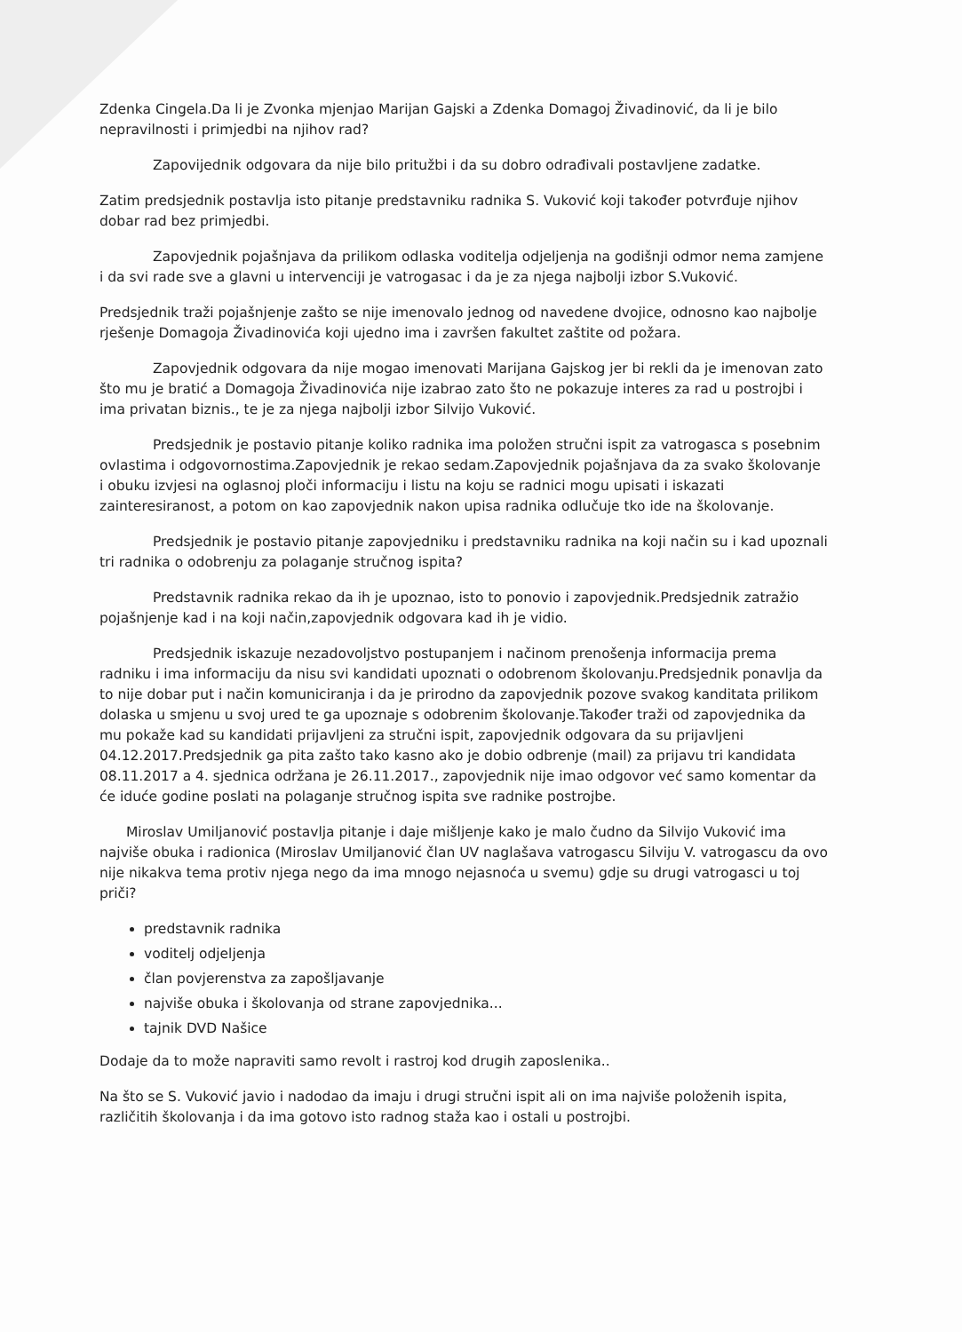Zdenka Cingela.Da li je Zvonka mjenjao Marijan Gajski a Zdenka Domagoj Živadinović, da li je bilo nepravilnosti i primjedbi na njihov rad?
Zapovijednik odgovara da nije bilo pritužbi i da su dobro odrađivali postavljene zadatke.
Zatim predsjednik postavlja isto pitanje predstavniku radnika S. Vuković koji također potvrđuje njihov dobar rad bez primjedbi.
Zapovjednik pojašnjava da prilikom odlaska voditelja odjeljenja na godišnji odmor nema zamjene i da svi rade sve a glavni u intervenciji je vatrogasac i da je za njega najbolji izbor S.Vuković.
Predsjednik traži pojašnjenje zašto se nije imenovalo jednog od navedene dvojice, odnosno kao najbolje rješenje Domagoja Živadinovića koji ujedno ima i završen fakultet zaštite od požara.
Zapovjednik odgovara da nije mogao imenovati Marijana Gajskog jer bi rekli da je imenovan zato što mu je bratić a Domagoja Živadinovića nije izabrao zato što ne pokazuje interes za rad u postrojbi i ima privatan biznis., te je za njega najbolji izbor Silvijo Vuković.
Predsjednik je postavio pitanje koliko radnika ima položen stručni ispit za vatrogasca s posebnim ovlastima i odgovornostima.Zapovjednik je rekao sedam.Zapovjednik pojašnjava da za svako školovanje i obuku izvjesi na oglasnoj ploči informaciju i listu na koju se radnici mogu upisati i iskazati zainteresiranost, a potom on kao zapovjednik nakon upisa radnika odlučuje tko ide na školovanje.
Predsjednik je postavio pitanje zapovjedniku i predstavniku radnika na koji način su i kad upoznali tri radnika o odobrenju za polaganje stručnog ispita?
Predstavnik radnika rekao da ih je upoznao, isto to ponovio i zapovjednik.Predsjednik zatražio pojašnjenje kad i na koji način,zapovjednik odgovara kad ih je vidio.
Predsjednik iskazuje nezadovoljstvo postupanjem i načinom prenošenja informacija prema radniku i ima informaciju da nisu svi kandidati upoznati o odobrenom školovanju.Predsjednik ponavlja da to nije dobar put i način komuniciranja i da je prirodno da zapovjednik pozove svakog kanditata prilikom dolaska u smjenu u svoj ured te ga upoznaje s odobrenim školovanje.Također traži od zapovjednika da mu pokaže kad su kandidati prijavljeni za stručni ispit, zapovjednik odgovara da su prijavljeni 04.12.2017.Predsjednik ga pita zašto tako kasno ako je dobio odbrenje (mail) za prijavu tri kandidata 08.11.2017 a 4. sjednica održana je 26.11.2017., zapovjednik nije imao odgovor već samo komentar da će iduće godine poslati na polaganje stručnog ispita sve radnike postrojbe.
Miroslav Umiljanović postavlja pitanje i daje mišljenje kako je malo čudno da Silvijo Vuković ima najviše obuka i radionica (Miroslav Umiljanović član UV naglašava vatrogascu Silviju V. vatrogascu da ovo nije nikakva tema protiv njega nego da ima mnogo nejasnoća u svemu) gdje su drugi vatrogasci u toj priči?
predstavnik radnika
voditelj odjeljenja
član povjerenstva za zapošljavanje
najviše obuka i školovanja od strane zapovjednika...
tajnik DVD Našice
Dodaje da to može napraviti samo revolt i rastroj kod drugih zaposlenika..
Na što se S. Vuković javio i nadodao da imaju i drugi stručni ispit ali on ima najviše položenih ispita, različitih školovanja i da ima gotovo isto radnog staža kao i ostali u postrojbi.